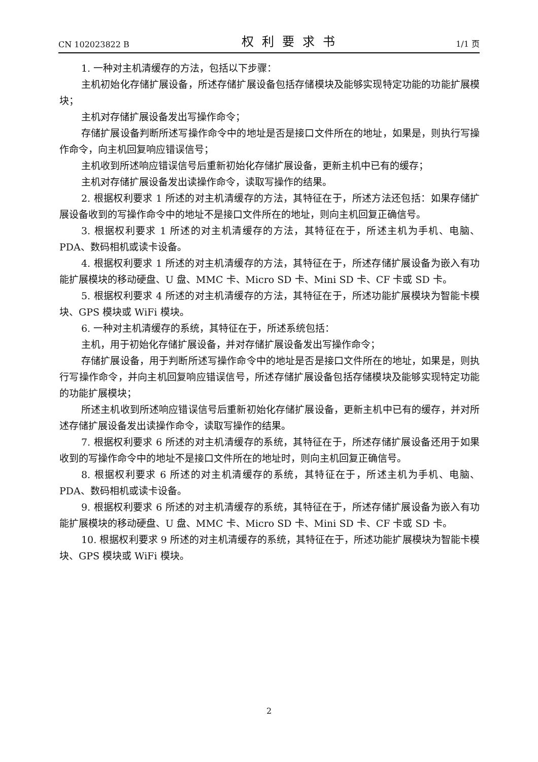CN 102023822 B 权利要求书 1/1 页
1. 一种对主机清缓存的方法，包括以下步骤：
主机初始化存储扩展设备，所述存储扩展设备包括存储模块及能够实现特定功能的功能扩展模块；
主机对存储扩展设备发出写操作命令；
存储扩展设备判断所述写操作命令中的地址是否是接口文件所在的地址，如果是，则执行写操作命令，向主机回复响应错误信号；
主机收到所述响应错误信号后重新初始化存储扩展设备，更新主机中已有的缓存；
主机对存储扩展设备发出读操作命令，读取写操作的结果。
2. 根据权利要求 1 所述的对主机清缓存的方法，其特征在于，所述方法还包括：如果存储扩展设备收到的写操作命令中的地址不是接口文件所在的地址，则向主机回复正确信号。
3. 根据权利要求 1 所述的对主机清缓存的方法，其特征在于，所述主机为手机、电脑、PDA、数码相机或读卡设备。
4. 根据权利要求 1 所述的对主机清缓存的方法，其特征在于，所述存储扩展设备为嵌入有功能扩展模块的移动硬盘、U 盘、MMC 卡、Micro SD 卡、Mini SD 卡、CF 卡或 SD 卡。
5. 根据权利要求 4 所述的对主机清缓存的方法，其特征在于，所述功能扩展模块为智能卡模块、GPS 模块或 WiFi 模块。
6. 一种对主机清缓存的系统，其特征在于，所述系统包括：
主机，用于初始化存储扩展设备，并对存储扩展设备发出写操作命令；
存储扩展设备，用于判断所述写操作命令中的地址是否是接口文件所在的地址，如果是，则执行写操作命令，并向主机回复响应错误信号，所述存储扩展设备包括存储模块及能够实现特定功能的功能扩展模块；
所述主机收到所述响应错误信号后重新初始化存储扩展设备，更新主机中已有的缓存，并对所述存储扩展设备发出读操作命令，读取写操作的结果。
7. 根据权利要求 6 所述的对主机清缓存的系统，其特征在于，所述存储扩展设备还用于如果收到的写操作命令中的地址不是接口文件所在的地址时，则向主机回复正确信号。
8. 根据权利要求 6 所述的对主机清缓存的系统，其特征在于，所述主机为手机、电脑、PDA、数码相机或读卡设备。
9. 根据权利要求 6 所述的对主机清缓存的系统，其特征在于，所述存储扩展设备为嵌入有功能扩展模块的移动硬盘、U 盘、MMC 卡、Micro SD 卡、Mini SD 卡、CF 卡或 SD 卡。
10. 根据权利要求 9 所述的对主机清缓存的系统，其特征在于，所述功能扩展模块为智能卡模块、GPS 模块或 WiFi 模块。
2